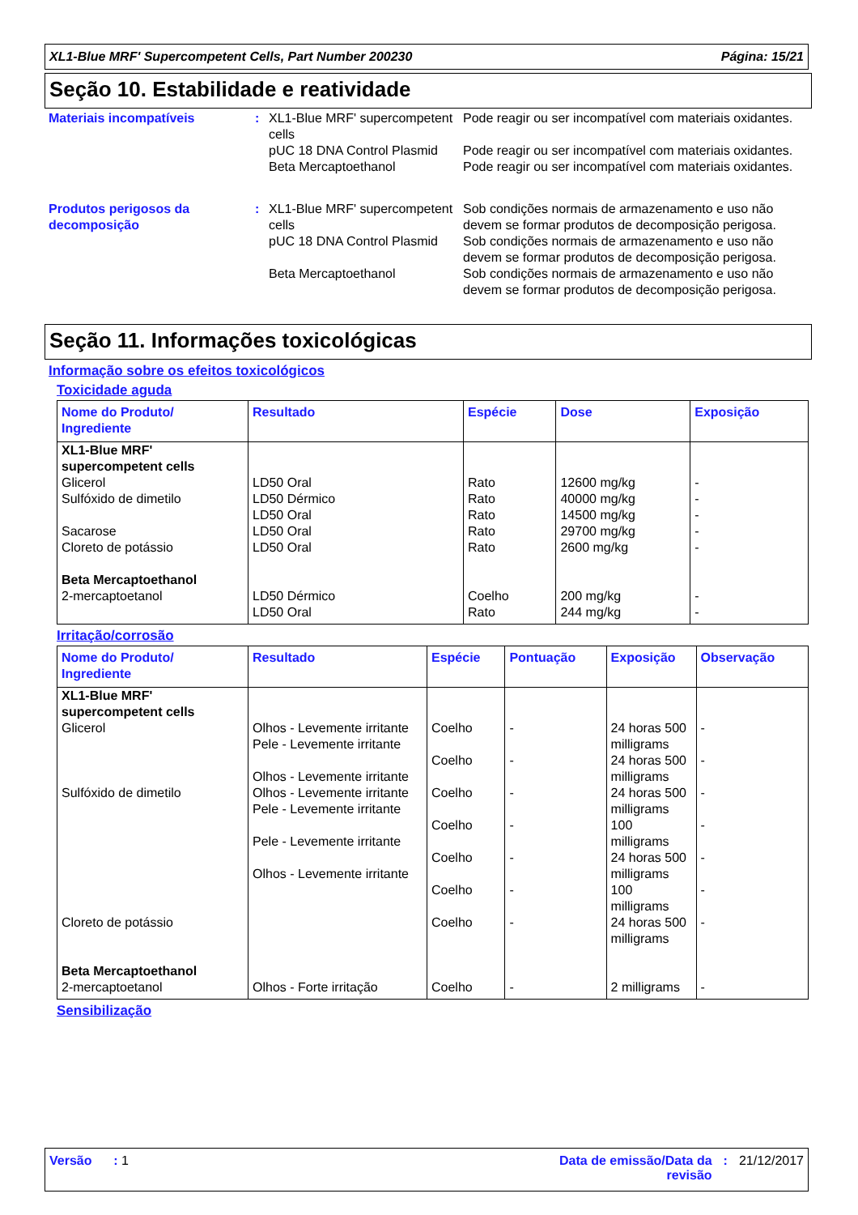XL1-Blue MRF' Supercompetent Cells, Part Number 200230 Página: 15/21
Seção 10. Estabilidade e reatividade
Materiais incompatíveis :
XL1-Blue MRF' supercompetent cells
Pode reagir ou ser incompatível com materiais oxidantes.
pUC 18 DNA Control Plasmid
Pode reagir ou ser incompatível com materiais oxidantes.
Beta Mercaptoethanol Pode reagir ou ser incompatível com materiais oxidantes.
Produtos perigosos da decomposição
:
XL1-Blue MRF' supercompetent cells
Sob condições normais de armazenamento e uso não devem se formar produtos de decomposição perigosa.
pUC 18 DNA Control Plasmid
Sob condições normais de armazenamento e uso não devem se formar produtos de decomposição perigosa.
Beta Mercaptoethanol Sob condições normais de armazenamento e uso não devem se formar produtos de decomposição perigosa.
Seção 11. Informações toxicológicas
Informação sobre os efeitos toxicológicos
Toxicidade aguda
| Nome do Produto/ Ingrediente | Resultado | Espécie | Dose | Exposição |
| --- | --- | --- | --- | --- |
| XL1-Blue MRF' supercompetent cells Glicerol Sulfóxido de dimetilo Sacarose Cloreto de potássio | LD50 Oral LD50 Dérmico LD50 Oral LD50 Oral LD50 Oral | Rato Rato Rato Rato Rato | 12600 mg/kg 40000 mg/kg 14500 mg/kg 29700 mg/kg 2600 mg/kg | - - - - - |
| Beta Mercaptoethanol 2-mercaptoetanol | LD50 Dérmico LD50 Oral | Coelho Rato | 200 mg/kg 244 mg/kg | - - |
Irritação/corrosão
| Nome do Produto/ Ingrediente | Resultado | Espécie | Pontuação | Exposição | Observação |
| --- | --- | --- | --- | --- | --- |
| XL1-Blue MRF' supercompetent cells Glicerol Sulfóxido de dimetilo Cloreto de potássio | Olhos - Levemente irritante Pele - Levemente irritante Olhos - Levemente irritante Olhos - Levemente irritante Pele - Levemente irritante Pele - Levemente irritante Olhos - Levemente irritante | Coelho Coelho Coelho Coelho Coelho Coelho Coelho | - - - - - - - | 24 horas 500 milligrams 24 horas 500 milligrams 24 horas 500 milligrams 100 milligrams 24 horas 500 milligrams 100 milligrams 24 horas 500 milligrams | - - - - - - - |
| Beta Mercaptoethanol 2-mercaptoetanol | Olhos - Forte irritação | Coelho | - | 2 milligrams | - |
Sensibilização
Versão : 1 Data de emissão/Data da
revisão: 21/12/2017